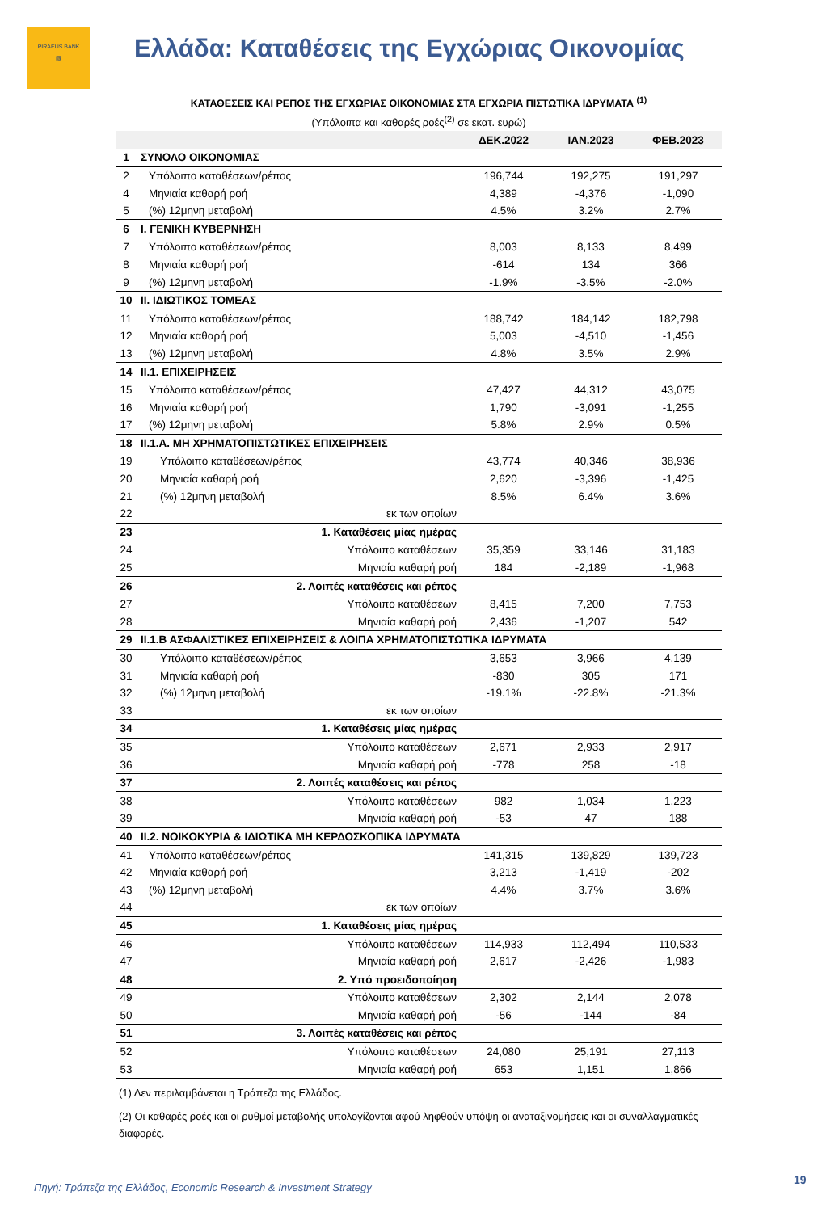PIRAEUS BANK
▧
Ελλάδα: Καταθέσεις της Εγχώριας Οικονομίας
ΚΑΤΑΘΕΣΕΙΣ ΚΑΙ ΡΕΠΟΣ ΤΗΣ ΕΓΧΩΡΙΑΣ ΟΙΚΟΝΟΜΙΑΣ ΣΤΑ ΕΓΧΩΡΙΑ ΠΙΣΤΩΤΙΚΑ ΙΔΡΥΜΑΤΑ <sup>(1)</sup>
(Υπόλοιπα και καθαρές ροές<sup>(2)</sup> σε εκατ. ευρώ)
| | | ΔΕΚ.2022 | ΙΑΝ.2023 | ΦΕΒ.2023 |
| --- | --- | --- | --- | --- |
| 1 | ΣΥΝΟΛΟ ΟΙΚΟΝΟΜΙΑΣ | | | |
| 2 | Υπόλοιπο καταθέσεων/ρέπος | 196,744 | 192,275 | 191,297 |
| 4 | Μηνιαία καθαρή ροή | 4,389 | -4,376 | -1,090 |
| 5 | (%) 12μηνη μεταβολή | 4.5% | 3.2% | 2.7% |
| 6 | I. ΓΕΝΙΚΗ ΚΥΒΕΡΝΗΣΗ | | | |
| 7 | Υπόλοιπο καταθέσεων/ρέπος | 8,003 | 8,133 | 8,499 |
| 8 | Μηνιαία καθαρή ροή | -614 | 134 | 366 |
| 9 | (%) 12μηνη μεταβολή | -1.9% | -3.5% | -2.0% |
| 10 | II. ΙΔΙΩΤΙΚΟΣ ΤΟΜΕΑΣ | | | |
| 11 | Υπόλοιπο καταθέσεων/ρέπος | 188,742 | 184,142 | 182,798 |
| 12 | Μηνιαία καθαρή ροή | 5,003 | -4,510 | -1,456 |
| 13 | (%) 12μηνη μεταβολή | 4.8% | 3.5% | 2.9% |
| 14 | II.1. ΕΠΙΧΕΙΡΗΣΕΙΣ | | | |
| 15 | Υπόλοιπο καταθέσεων/ρέπος | 47,427 | 44,312 | 43,075 |
| 16 | Μηνιαία καθαρή ροή | 1,790 | -3,091 | -1,255 |
| 17 | (%) 12μηνη μεταβολή | 5.8% | 2.9% | 0.5% |
| 18 | II.1.Α. ΜΗ ΧΡΗΜΑΤΟΠΙΣΤΩΤΙΚΕΣ ΕΠΙΧΕΙΡΗΣΕΙΣ | | | |
| 19 | Υπόλοιπο καταθέσεων/ρέπος | 43,774 | 40,346 | 38,936 |
| 20 | Μηνιαία καθαρή ροή | 2,620 | -3,396 | -1,425 |
| 21 | (%) 12μηνη μεταβολή | 8.5% | 6.4% | 3.6% |
| 22 | εκ των οποίων | | | |
| 23 | 1. Καταθέσεις μίας ημέρας | | | |
| 24 | Υπόλοιπο καταθέσεων | 35,359 | 33,146 | 31,183 |
| 25 | Μηνιαία καθαρή ροή | 184 | -2,189 | -1,968 |
| 26 | 2. Λοιπές καταθέσεις και ρέπος | | | |
| 27 | Υπόλοιπο καταθέσεων | 8,415 | 7,200 | 7,753 |
| 28 | Μηνιαία καθαρή ροή | 2,436 | -1,207 | 542 |
| 29 | II.1.Β ΑΣΦΑΛΙΣΤΙΚΕΣ ΕΠΙΧΕΙΡΗΣΕΙΣ & ΛΟΙΠΑ ΧΡΗΜΑΤΟΠΙΣΤΩΤΙΚΑ ΙΔΡΥΜΑΤΑ | | | |
| 30 | Υπόλοιπο καταθέσεων/ρέπος | 3,653 | 3,966 | 4,139 |
| 31 | Μηνιαία καθαρή ροή | -830 | 305 | 171 |
| 32 | (%) 12μηνη μεταβολή | -19.1% | -22.8% | -21.3% |
| 33 | εκ των οποίων | | | |
| 34 | 1. Καταθέσεις μίας ημέρας | | | |
| 35 | Υπόλοιπο καταθέσεων | 2,671 | 2,933 | 2,917 |
| 36 | Μηνιαία καθαρή ροή | -778 | 258 | -18 |
| 37 | 2. Λοιπές καταθέσεις και ρέπος | | | |
| 38 | Υπόλοιπο καταθέσεων | 982 | 1,034 | 1,223 |
| 39 | Μηνιαία καθαρή ροή | -53 | 47 | 188 |
| 40 | II.2. ΝΟΙΚΟΚΥΡΙΑ & ΙΔΙΩΤΙΚΑ ΜΗ ΚΕΡΔΟΣΚΟΠΙΚΑ ΙΔΡΥΜΑΤΑ | | | |
| 41 | Υπόλοιπο καταθέσεων/ρέπος | 141,315 | 139,829 | 139,723 |
| 42 | Μηνιαία καθαρή ροή | 3,213 | -1,419 | -202 |
| 43 | (%) 12μηνη μεταβολή | 4.4% | 3.7% | 3.6% |
| 44 | εκ των οποίων | | | |
| 45 | 1. Καταθέσεις μίας ημέρας | | | |
| 46 | Υπόλοιπο καταθέσεων | 114,933 | 112,494 | 110,533 |
| 47 | Μηνιαία καθαρή ροή | 2,617 | -2,426 | -1,983 |
| 48 | 2. Υπό προειδοποίηση | | | |
| 49 | Υπόλοιπο καταθέσεων | 2,302 | 2,144 | 2,078 |
| 50 | Μηνιαία καθαρή ροή | -56 | -144 | -84 |
| 51 | 3. Λοιπές καταθέσεις και ρέπος | | | |
| 52 | Υπόλοιπο καταθέσεων | 24,080 | 25,191 | 27,113 |
| 53 | Μηνιαία καθαρή ροή | 653 | 1,151 | 1,866 |
(1) Δεν περιλαμβάνεται η Τράπεζα της Ελλάδος.
(2) Οι καθαρές ροές και οι ρυθμοί μεταβολής υπολογίζονται αφού ληφθούν υπόψη οι αναταξινομήσεις και οι συναλλαγματικές διαφορές.
Πηγή: Τράπεζα της Ελλάδος, Economic Research & Investment Strategy
19